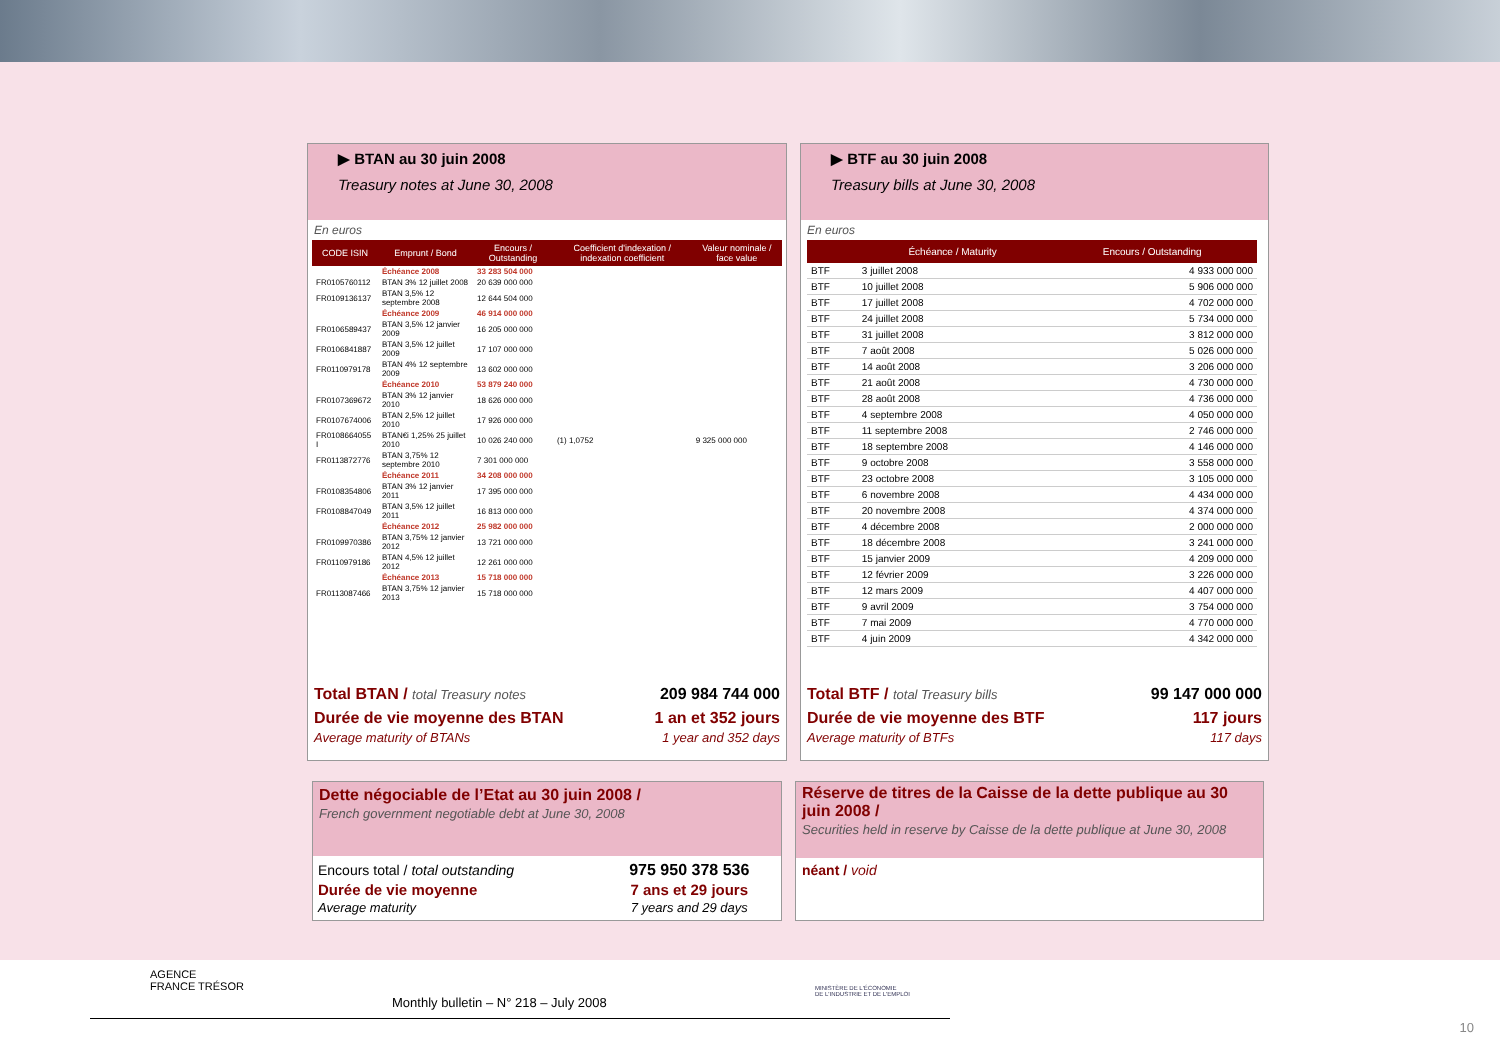▶ BTAN au 30 juin 2008
Treasury notes at June 30, 2008
En euros
| CODE ISIN | Emprunt / Bond | Encours / Outstanding | Coefficient d'indexation / indexation coefficient | Valeur nominale / face value |
| --- | --- | --- | --- | --- |
| | Échéance 2008 | 33 283 504 000 | | |
| FR0105760112 | BTAN 3% 12 juillet 2008 | 20 639 000 000 | | |
| FR0109136137 | BTAN 3,5% 12 septembre 2008 | 12 644 504 000 | | |
| | Échéance 2009 | 46 914 000 000 | | |
| FR0106589437 | BTAN 3,5% 12 janvier 2009 | 16 205 000 000 | | |
| FR0106841887 | BTAN 3,5% 12 juillet 2009 | 17 107 000 000 | | |
| FR0110979178 | BTAN 4% 12 septembre 2009 | 13 602 000 000 | | |
| | Échéance 2010 | 53 879 240 000 | | |
| FR0107369672 | BTAN 3% 12 janvier 2010 | 18 626 000 000 | | |
| FR0107674006 | BTAN 2,5% 12 juillet 2010 | 17 926 000 000 | | |
| FR0108664055 I | BTAN€i 1,25% 25 juillet 2010 | 10 026 240 000 | (1) 1,0752 | 9 325 000 000 |
| FR0113872776 | BTAN 3,75% 12 septembre 2010 | 7 301 000 000 | | |
| | Échéance 2011 | 34 208 000 000 | | |
| FR0108354806 | BTAN 3% 12 janvier 2011 | 17 395 000 000 | | |
| FR0108847049 | BTAN 3,5% 12 juillet 2011 | 16 813 000 000 | | |
| | Échéance 2012 | 25 982 000 000 | | |
| FR0109970386 | BTAN 3,75% 12 janvier 2012 | 13 721 000 000 | | |
| FR0110979186 | BTAN 4,5% 12 juillet 2012 | 12 261 000 000 | | |
| | Échéance 2013 | 15 718 000 000 | | |
| FR0113087466 | BTAN 3,75% 12 janvier 2013 | 15 718 000 000 | | |
| Total BTAN / total Treasury notes | 209 984 744 000 |
| Durée de vie moyenne des BTAN | 1 an et 352 jours |
| Average maturity of BTANs | 1 year and 352 days |
▶ BTF au 30 juin 2008
Treasury bills at June 30, 2008
En euros
| | Échéance / Maturity | Encours / Outstanding |
| --- | --- | --- |
| BTF | 3 juillet 2008 | 4 933 000 000 |
| BTF | 10 juillet 2008 | 5 906 000 000 |
| BTF | 17 juillet 2008 | 4 702 000 000 |
| BTF | 24 juillet 2008 | 5 734 000 000 |
| BTF | 31 juillet 2008 | 3 812 000 000 |
| BTF | 7 août 2008 | 5 026 000 000 |
| BTF | 14 août 2008 | 3 206 000 000 |
| BTF | 21 août 2008 | 4 730 000 000 |
| BTF | 28 août 2008 | 4 736 000 000 |
| BTF | 4 septembre 2008 | 4 050 000 000 |
| BTF | 11 septembre 2008 | 2 746 000 000 |
| BTF | 18 septembre 2008 | 4 146 000 000 |
| BTF | 9 octobre 2008 | 3 558 000 000 |
| BTF | 23 octobre 2008 | 3 105 000 000 |
| BTF | 6 novembre 2008 | 4 434 000 000 |
| BTF | 20 novembre 2008 | 4 374 000 000 |
| BTF | 4 décembre 2008 | 2 000 000 000 |
| BTF | 18 décembre 2008 | 3 241 000 000 |
| BTF | 15 janvier 2009 | 4 209 000 000 |
| BTF | 12 février 2009 | 3 226 000 000 |
| BTF | 12 mars 2009 | 4 407 000 000 |
| BTF | 9 avril 2009 | 3 754 000 000 |
| BTF | 7 mai 2009 | 4 770 000 000 |
| BTF | 4 juin 2009 | 4 342 000 000 |
| Total BTF / total Treasury bills | 99 147 000 000 |
| Durée de vie moyenne des BTF | 117 jours |
| Average maturity of BTFs | 117 days |
Dette négociable de l’Etat au 30 juin 2008 /
French government negotiable debt at June 30, 2008
| Encours total / total outstanding | 975 950 378 536 |
| Durée de vie moyenne | 7 ans et 29 jours |
| Average maturity | 7 years and 29 days |
Réserve de titres de la Caisse de la dette publique au 30 juin 2008 /
Securities held in reserve by Caisse de la dette publique at June 30, 2008
néant / void
AGENCE
FRANCE TRÉSOR
MINISTÈRE DE L'ÉCONOMIE
DE L'INDUSTRIE ET DE L'EMPLOI
Monthly bulletin – N° 218 – July 2008
10